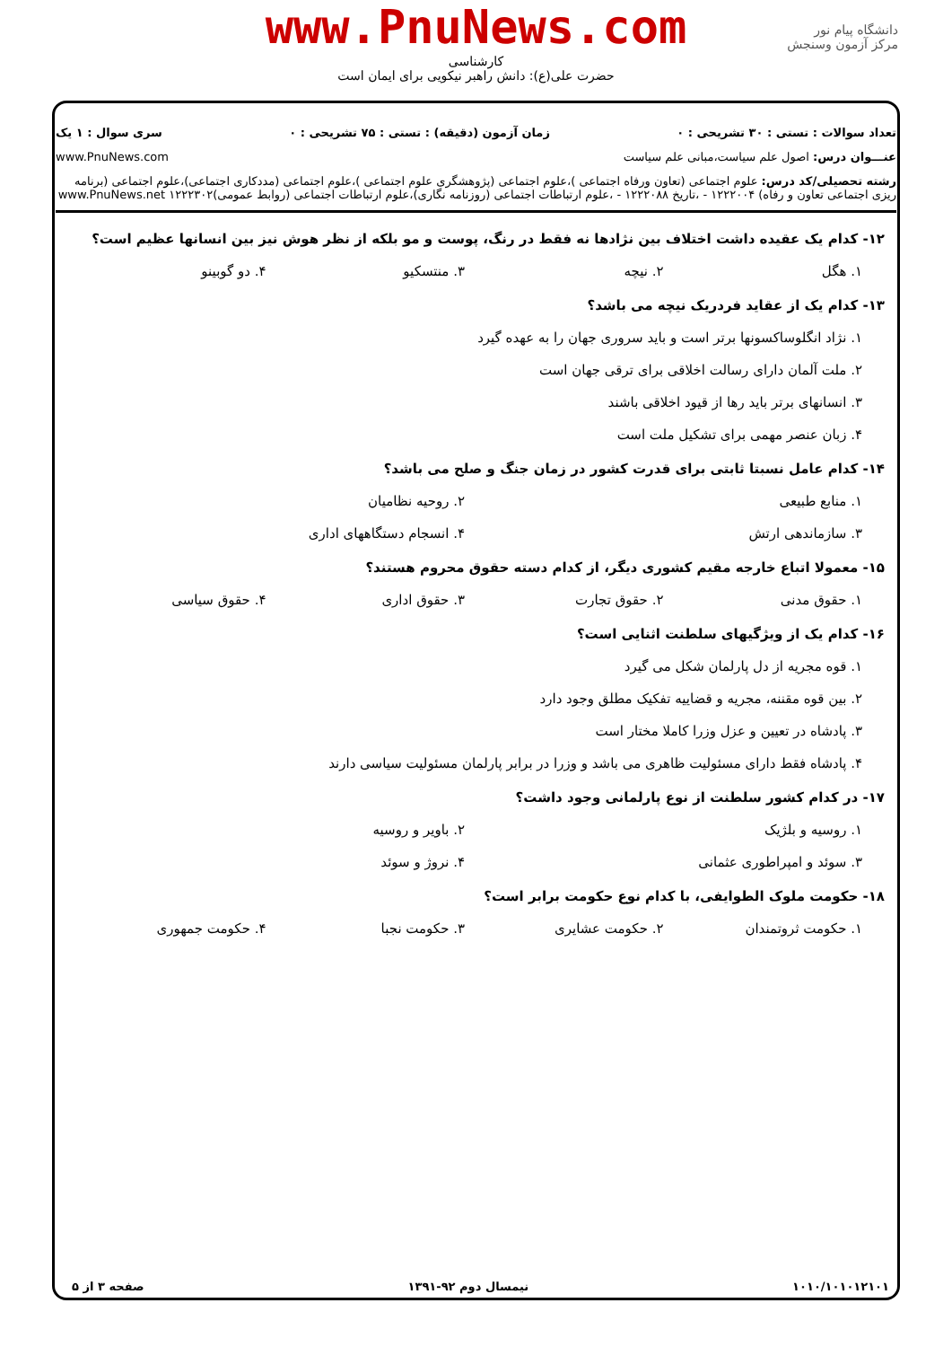www.PnuNews.com
کارشناسی
حضرت علی(ع): دانش راهبر نیکویی برای ایمان است
دانشگاه پیام نور
مرکز آزمون وسنجش
تعداد سوالات : تستی : ۳۰ تشریحی : ۰ زمان آزمون (دقیقه) : تستی : ۷۵ تشریحی : ۰ سری سوال : ۱ یک
عنـــوان درس: اصول علم سیاست،مبانی علم سیاست www.PnuNews.com
رشته تحصیلی/کد درس: علوم اجتماعی (تعاون ورفاه اجتماعی )،علوم اجتماعی (پژوهشگری علوم اجتماعی )،علوم اجتماعی (مددکاری اجتماعی)،علوم اجتماعی (برنامه ریزی اجتماعی تعاون و رفاه) ۱۲۲۲۰۰۴ - ،تاریخ ۱۲۲۲۰۸۸ - ،علوم ارتباطات اجتماعی (روزنامه نگاری)،علوم ارتباطات اجتماعی (روابط عمومی)۱۲۲۲۳۰۲ www.PnuNews.net
۱۲- کدام یک عقیده داشت اختلاف بین نژادها نه فقط در رنگ، پوست و مو بلکه از نظر هوش نیز بین انسانها عظیم است؟
۱. هگل ۲. نیچه ۳. منتسکیو ۴. دو گوبینو
۱۳- کدام یک از عقاید فردریک نیچه می باشد؟
۱. نژاد انگلوساکسونها برتر است و باید سروری جهان را به عهده گیرد
۲. ملت آلمان دارای رسالت اخلاقی برای ترقی جهان است
۳. انسانهای برتر باید رها از قیود اخلاقی باشند
۴. زبان عنصر مهمی برای تشکیل ملت است
۱۴- کدام عامل نسبتا ثابتی برای قدرت کشور در زمان جنگ و صلح می باشد؟
۱. منابع طبیعی ۲. روحیه نظامیان
۳. سازماندهی ارتش ۴. انسجام دستگاههای اداری
۱۵- معمولا اتباع خارجه مقیم کشوری دیگر، از کدام دسته حقوق محروم هستند؟
۱. حقوق مدنی ۲. حقوق تجارت ۳. حقوق اداری ۴. حقوق سیاسی
۱۶- کدام یک از ویژگیهای سلطنت اثنایی است؟
۱. قوه مجریه از دل پارلمان شکل می گیرد
۲. بین قوه مقننه، مجریه و قضاییه تفکیک مطلق وجود دارد
۳. پادشاه در تعیین و عزل وزرا کاملا مختار است
۴. پادشاه فقط دارای مسئولیت ظاهری می باشد و وزرا در برابر پارلمان مسئولیت سیاسی دارند
۱۷- در کدام کشور سلطنت از نوع پارلمانی وجود داشت؟
۱. روسیه و بلژیک ۲. باویر و روسیه
۳. سوئد و امپراطوری عثمانی ۴. نروژ و سوئد
۱۸- حکومت ملوک الطوایفی، با کدام نوع حکومت برابر است؟
۱. حکومت ثروتمندان ۲. حکومت عشایری ۳. حکومت نجبا ۴. حکومت جمهوری
۱۰۱۰/۱۰۱۰۱۲۱۰۱ نیمسال دوم ۹۲-۱۳۹۱ صفحه ۳ از ۵